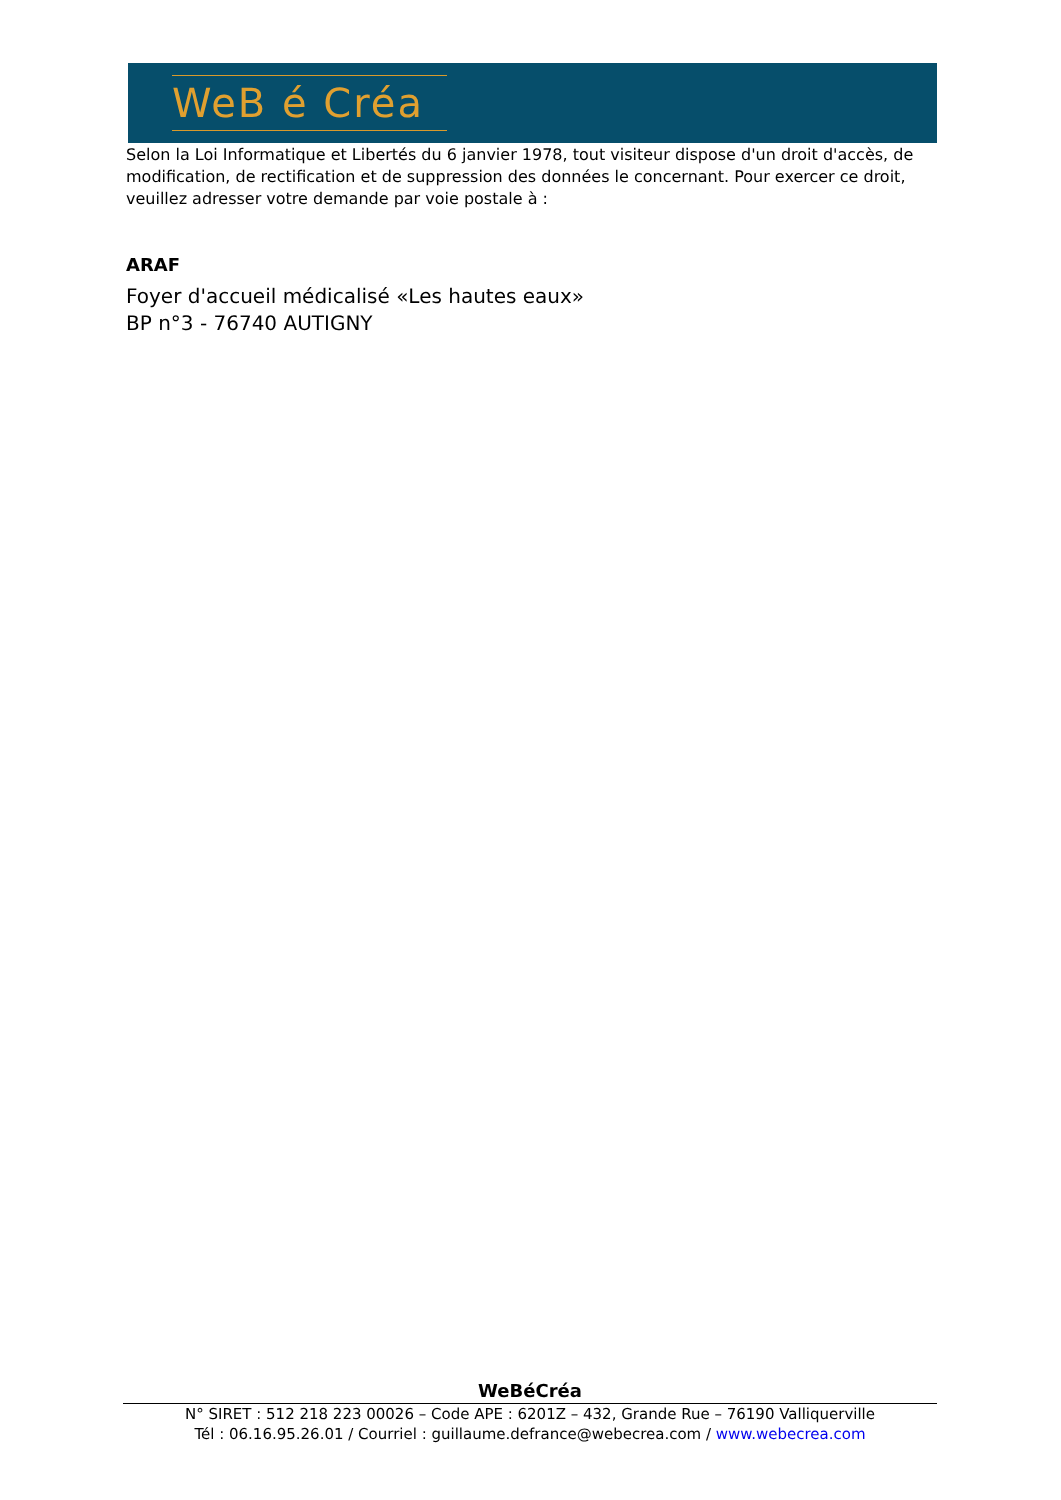WeB é Créa
Selon la Loi Informatique et Libertés du 6 janvier 1978, tout visiteur dispose d'un droit d'accès, de modification, de rectification et de suppression des données le concernant. Pour exercer ce droit, veuillez adresser votre demande par voie postale à :
ARAF
Foyer d'accueil médicalisé «Les hautes eaux»
BP n°3 - 76740 AUTIGNY
WeBéCréa
N° SIRET : 512 218 223 00026 – Code APE : 6201Z – 432, Grande Rue – 76190 Valliquerville
Tél : 06.16.95.26.01 / Courriel : guillaume.defrance@webecrea.com / www.webecrea.com